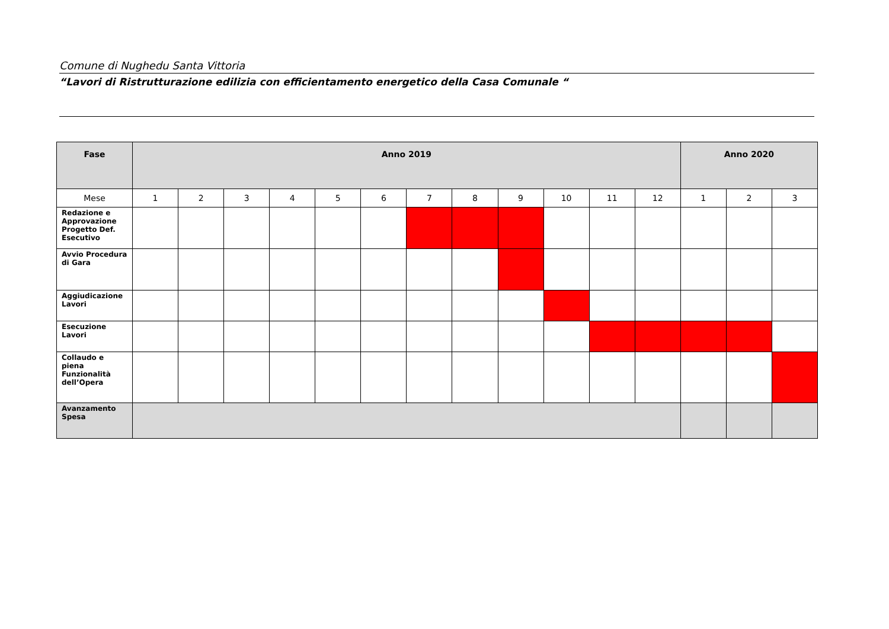Comune di Nughedu Santa Vittoria
“Lavori di Ristrutturazione edilizia con efficientamento energetico della Casa Comunale “
| Fase | Anno 2019 | | | | | | | | | | | | Anno 2020 | | |
| --- | --- | --- | --- | --- | --- | --- | --- | --- | --- | --- | --- | --- | --- | --- | --- |
| Mese | 1 | 2 | 3 | 4 | 5 | 6 | 7 | 8 | 9 | 10 | 11 | 12 | 1 | 2 | 3 |
| Redazione e Approvazione Progetto Def. Esecutivo | | | | | | | | | | | | | | | |
| Avvio Procedura di Gara | | | | | | | | | | | | | | | |
| Aggiudicazione Lavori | | | | | | | | | | | | | | | |
| Esecuzione Lavori | | | | | | | | | | | | | | | |
| Collaudo e piena Funzionalità dell’Opera | | | | | | | | | | | | | | | |
| Avanzamento Spesa | | | | | | | | | | | | | | | |